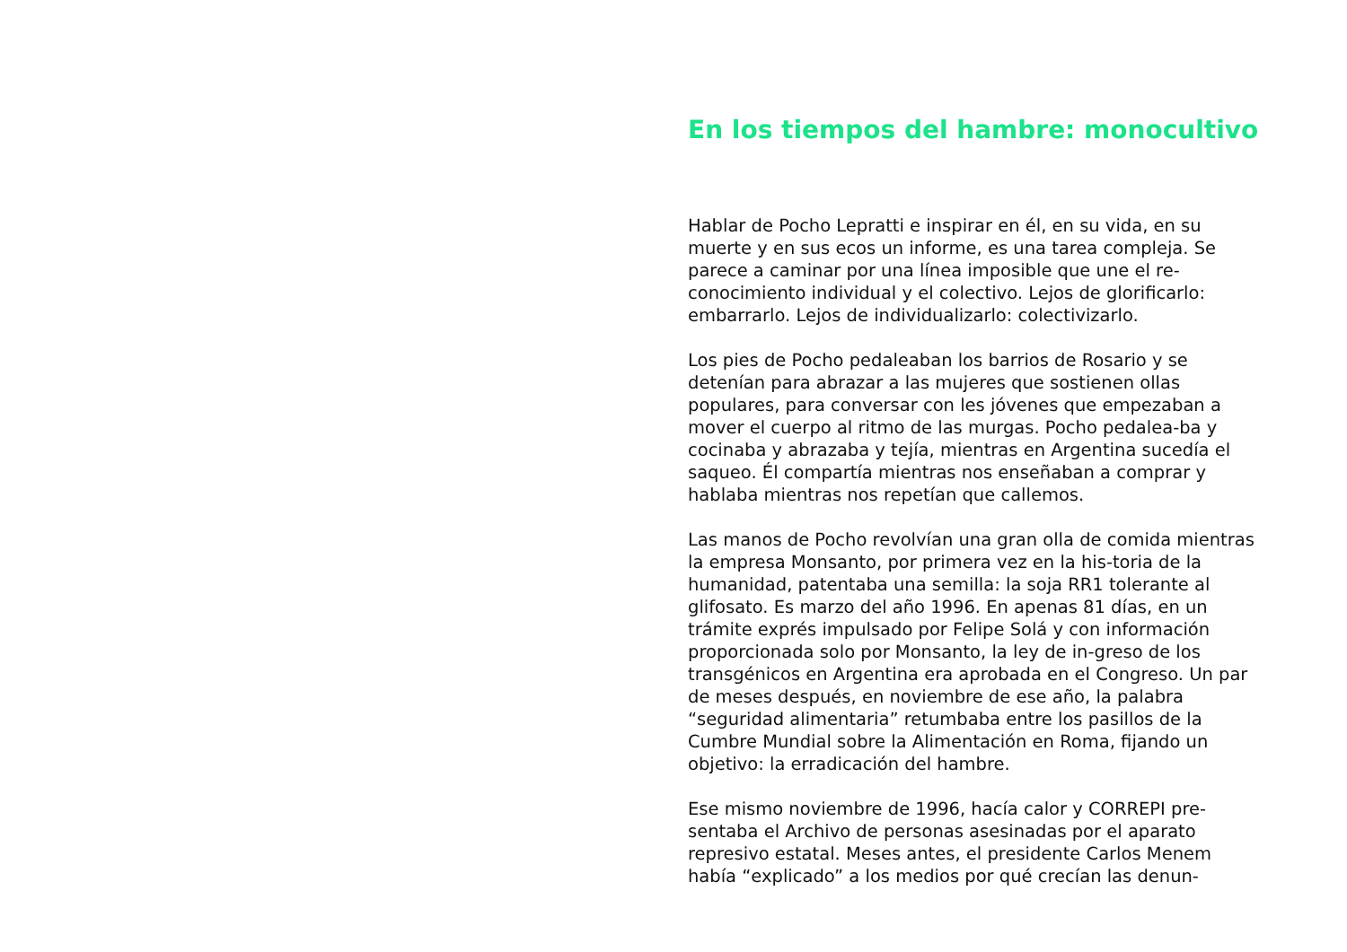En los tiempos del hambre: monocultivo
Hablar de Pocho Lepratti e inspirar en él, en su vida, en su muerte y en sus ecos un informe, es una tarea compleja. Se parece a caminar por una línea imposible que une el re-conocimiento individual y el colectivo. Lejos de glorificarlo: embarrarlo. Lejos de individualizarlo: colectivizarlo.
Los pies de Pocho pedaleaban los barrios de Rosario y se detenían para abrazar a las mujeres que sostienen ollas populares, para conversar con les jóvenes que empezaban a mover el cuerpo al ritmo de las murgas. Pocho pedalea-ba y cocinaba y abrazaba y tejía, mientras en Argentina sucedía el saqueo. Él compartía mientras nos enseñaban a comprar y hablaba mientras nos repetían que callemos.
Las manos de Pocho revolvían una gran olla de comida mientras la empresa Monsanto, por primera vez en la his-toria de la humanidad, patentaba una semilla: la soja RR1 tolerante al glifosato. Es marzo del año 1996. En apenas 81 días, en un trámite exprés impulsado por Felipe Solá y con información proporcionada solo por Monsanto, la ley de in-greso de los transgénicos en Argentina era aprobada en el Congreso. Un par de meses después, en noviembre de ese año, la palabra “seguridad alimentaria” retumbaba entre los pasillos de la Cumbre Mundial sobre la Alimentación en Roma, fijando un objetivo: la erradicación del hambre.
Ese mismo noviembre de 1996, hacía calor y CORREPI pre-sentaba el Archivo de personas asesinadas por el aparato represivo estatal. Meses antes, el presidente Carlos Menem había “explicado” a los medios por qué crecían las denun-